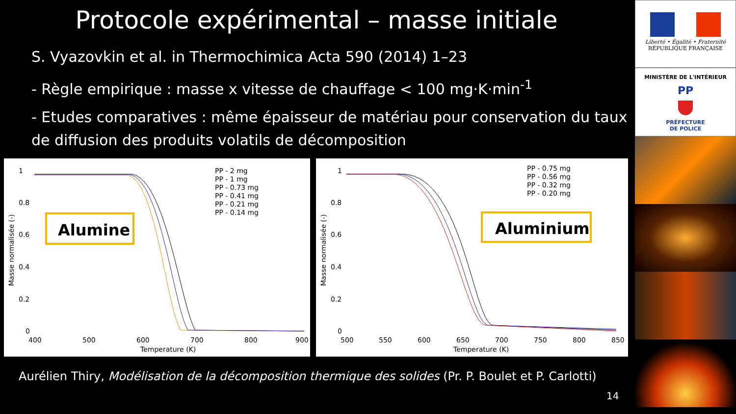Protocole expérimental – masse initiale
S. Vyazovkin et al. in Thermochimica Acta 590 (2014) 1–23
- Règle empirique : masse x vitesse de chauffage < 100 mg·K·min<sup>-1</sup>
- Etudes comparatives : même épaisseur de matériau pour conservation du taux de diffusion des produits volatils de décomposition
1
0.8
0.6
0.4
0.2
0
400
500
600
700
800
900
Temperature (K)
Masse normalisée (-)
PP - 2 mg
PP - 1 mg
PP - 0.73 mg
PP - 0.41 mg
PP - 0.21 mg
PP - 0.14 mg
Alumine
1
0.8
0.6
0.4
0.2
0
500
550
600
650
700
750
800
850
Temperature (K)
Masse normalisée (-)
PP - 0.75 mg
PP - 0.56 mg
PP - 0.32 mg
PP - 0.20 mg
Aluminium
Aurélien Thiry, Modélisation de la décomposition thermique des solides (Pr. P. Boulet et P. Carlotti)
14
Liberté • Égalité • Fraternité
RÉPUBLIQUE FRANÇAISE
MINISTÈRE DE L'INTÉRIEUR
PP
PRÉFECTURE
DE POLICE